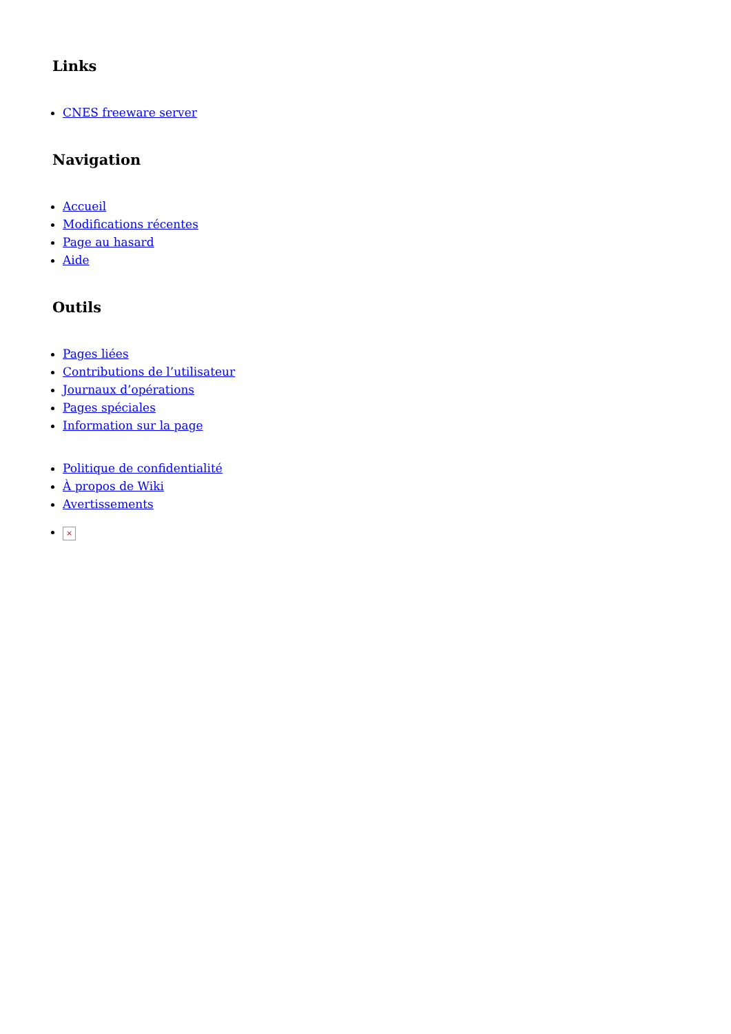Links
CNES freeware server
Navigation
Accueil
Modifications récentes
Page au hasard
Aide
Outils
Pages liées
Contributions de l’utilisateur
Journaux d’opérations
Pages spéciales
Information sur la page
Politique de confidentialité
À propos de Wiki
Avertissements
×